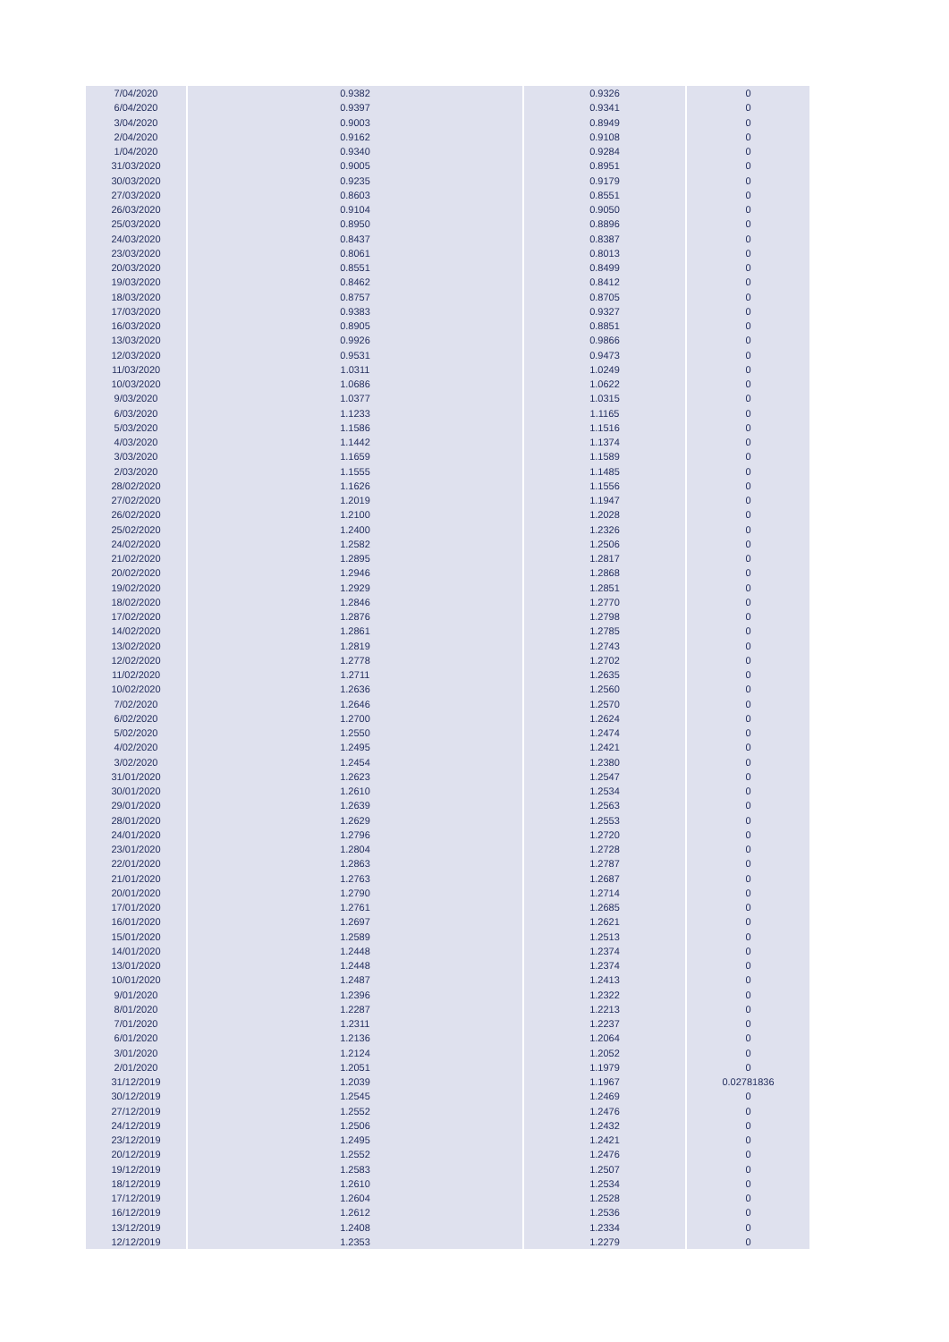| 7/04/2020 | 0.9382 | 0.9326 | 0 |
| 6/04/2020 | 0.9397 | 0.9341 | 0 |
| 3/04/2020 | 0.9003 | 0.8949 | 0 |
| 2/04/2020 | 0.9162 | 0.9108 | 0 |
| 1/04/2020 | 0.9340 | 0.9284 | 0 |
| 31/03/2020 | 0.9005 | 0.8951 | 0 |
| 30/03/2020 | 0.9235 | 0.9179 | 0 |
| 27/03/2020 | 0.8603 | 0.8551 | 0 |
| 26/03/2020 | 0.9104 | 0.9050 | 0 |
| 25/03/2020 | 0.8950 | 0.8896 | 0 |
| 24/03/2020 | 0.8437 | 0.8387 | 0 |
| 23/03/2020 | 0.8061 | 0.8013 | 0 |
| 20/03/2020 | 0.8551 | 0.8499 | 0 |
| 19/03/2020 | 0.8462 | 0.8412 | 0 |
| 18/03/2020 | 0.8757 | 0.8705 | 0 |
| 17/03/2020 | 0.9383 | 0.9327 | 0 |
| 16/03/2020 | 0.8905 | 0.8851 | 0 |
| 13/03/2020 | 0.9926 | 0.9866 | 0 |
| 12/03/2020 | 0.9531 | 0.9473 | 0 |
| 11/03/2020 | 1.0311 | 1.0249 | 0 |
| 10/03/2020 | 1.0686 | 1.0622 | 0 |
| 9/03/2020 | 1.0377 | 1.0315 | 0 |
| 6/03/2020 | 1.1233 | 1.1165 | 0 |
| 5/03/2020 | 1.1586 | 1.1516 | 0 |
| 4/03/2020 | 1.1442 | 1.1374 | 0 |
| 3/03/2020 | 1.1659 | 1.1589 | 0 |
| 2/03/2020 | 1.1555 | 1.1485 | 0 |
| 28/02/2020 | 1.1626 | 1.1556 | 0 |
| 27/02/2020 | 1.2019 | 1.1947 | 0 |
| 26/02/2020 | 1.2100 | 1.2028 | 0 |
| 25/02/2020 | 1.2400 | 1.2326 | 0 |
| 24/02/2020 | 1.2582 | 1.2506 | 0 |
| 21/02/2020 | 1.2895 | 1.2817 | 0 |
| 20/02/2020 | 1.2946 | 1.2868 | 0 |
| 19/02/2020 | 1.2929 | 1.2851 | 0 |
| 18/02/2020 | 1.2846 | 1.2770 | 0 |
| 17/02/2020 | 1.2876 | 1.2798 | 0 |
| 14/02/2020 | 1.2861 | 1.2785 | 0 |
| 13/02/2020 | 1.2819 | 1.2743 | 0 |
| 12/02/2020 | 1.2778 | 1.2702 | 0 |
| 11/02/2020 | 1.2711 | 1.2635 | 0 |
| 10/02/2020 | 1.2636 | 1.2560 | 0 |
| 7/02/2020 | 1.2646 | 1.2570 | 0 |
| 6/02/2020 | 1.2700 | 1.2624 | 0 |
| 5/02/2020 | 1.2550 | 1.2474 | 0 |
| 4/02/2020 | 1.2495 | 1.2421 | 0 |
| 3/02/2020 | 1.2454 | 1.2380 | 0 |
| 31/01/2020 | 1.2623 | 1.2547 | 0 |
| 30/01/2020 | 1.2610 | 1.2534 | 0 |
| 29/01/2020 | 1.2639 | 1.2563 | 0 |
| 28/01/2020 | 1.2629 | 1.2553 | 0 |
| 24/01/2020 | 1.2796 | 1.2720 | 0 |
| 23/01/2020 | 1.2804 | 1.2728 | 0 |
| 22/01/2020 | 1.2863 | 1.2787 | 0 |
| 21/01/2020 | 1.2763 | 1.2687 | 0 |
| 20/01/2020 | 1.2790 | 1.2714 | 0 |
| 17/01/2020 | 1.2761 | 1.2685 | 0 |
| 16/01/2020 | 1.2697 | 1.2621 | 0 |
| 15/01/2020 | 1.2589 | 1.2513 | 0 |
| 14/01/2020 | 1.2448 | 1.2374 | 0 |
| 13/01/2020 | 1.2448 | 1.2374 | 0 |
| 10/01/2020 | 1.2487 | 1.2413 | 0 |
| 9/01/2020 | 1.2396 | 1.2322 | 0 |
| 8/01/2020 | 1.2287 | 1.2213 | 0 |
| 7/01/2020 | 1.2311 | 1.2237 | 0 |
| 6/01/2020 | 1.2136 | 1.2064 | 0 |
| 3/01/2020 | 1.2124 | 1.2052 | 0 |
| 2/01/2020 | 1.2051 | 1.1979 | 0 |
| 31/12/2019 | 1.2039 | 1.1967 | 0.02781836 |
| 30/12/2019 | 1.2545 | 1.2469 | 0 |
| 27/12/2019 | 1.2552 | 1.2476 | 0 |
| 24/12/2019 | 1.2506 | 1.2432 | 0 |
| 23/12/2019 | 1.2495 | 1.2421 | 0 |
| 20/12/2019 | 1.2552 | 1.2476 | 0 |
| 19/12/2019 | 1.2583 | 1.2507 | 0 |
| 18/12/2019 | 1.2610 | 1.2534 | 0 |
| 17/12/2019 | 1.2604 | 1.2528 | 0 |
| 16/12/2019 | 1.2612 | 1.2536 | 0 |
| 13/12/2019 | 1.2408 | 1.2334 | 0 |
| 12/12/2019 | 1.2353 | 1.2279 | 0 |